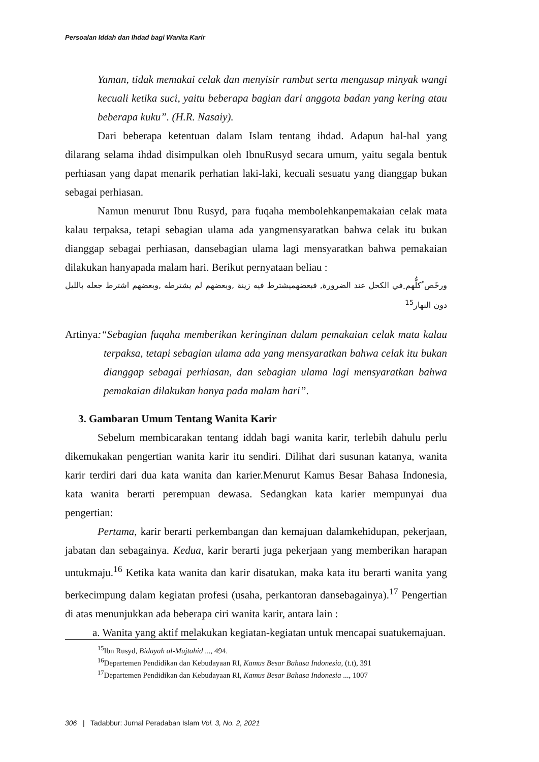Persoalan Iddah dan Ihdad bagi Wanita Karir
Yaman, tidak memakai celak dan menyisir rambut serta mengusap minyak wangi kecuali ketika suci, yaitu beberapa bagian dari anggota badan yang kering atau beberapa kuku”. (H.R. Nasaiy).
Dari beberapa ketentuan dalam Islam tentang ihdad. Adapun hal-hal yang dilarang selama ihdad disimpulkan oleh IbnuRusyd secara umum, yaitu segala bentuk perhiasan yang dapat menarik perhatian laki-laki, kecuali sesuatu yang dianggap bukan sebagai perhiasan.
Namun menurut Ibnu Rusyd, para fuqaha membolehkanpemakaian celak mata kalau terpaksa, tetapi sebagian ulama ada yangmensyaratkan bahwa celak itu bukan dianggap sebagai perhiasan, dansebagian ulama lagi mensyaratkan bahwa pemakaian dilakukan hanyapada malam hari. Berikut pernyataan beliau :
ورخَص ُكلُّهم ِفي الكحل عند الضرورة, فبعضهميشترط فيه زينة ,وبعضهم لم يشترطه ,وبعضهم اشترط جعله بالليل دون النهار<sup>15</sup>
Artinya:“Sebagian fuqaha memberikan keringinan dalam pemakaian celak mata kalau terpaksa, tetapi sebagian ulama ada yang mensyaratkan bahwa celak itu bukan dianggap sebagai perhiasan, dan sebagian ulama lagi mensyaratkan bahwa pemakaian dilakukan hanya pada malam hari”.
3. Gambaran Umum Tentang Wanita Karir
Sebelum membicarakan tentang iddah bagi wanita karir, terlebih dahulu perlu dikemukakan pengertian wanita karir itu sendiri. Dilihat dari susunan katanya, wanita karir terdiri dari dua kata wanita dan karier.Menurut Kamus Besar Bahasa Indonesia, kata wanita berarti perempuan dewasa. Sedangkan kata karier mempunyai dua pengertian:
Pertama, karir berarti perkembangan dan kemajuan dalamkehidupan, pekerjaan, jabatan dan sebagainya. Kedua, karir berarti juga pekerjaan yang memberikan harapan untukmaju.<sup>16</sup> Ketika kata wanita dan karir disatukan, maka kata itu berarti wanita yang berkecimpung dalam kegiatan profesi (usaha, perkantoran dansebagainya).<sup>17</sup> Pengertian di atas menunjukkan ada beberapa ciri wanita karir, antara lain :
a. Wanita yang aktif melakukan kegiatan-kegiatan untuk mencapai suatukemajuan.
<sup>15</sup> Ibn Rusyd, Bidayah al-Mujtahid ..., 494.
<sup>16</sup> Departemen Pendidikan dan Kebudayaan RI, Kamus Besar Bahasa Indonesia, (t.t), 391
<sup>17</sup> Departemen Pendidikan dan Kebudayaan RI, Kamus Besar Bahasa Indonesia ..., 1007
306 | Tadabbur: Jurnal Peradaban Islam Vol. 3, No. 2, 2021